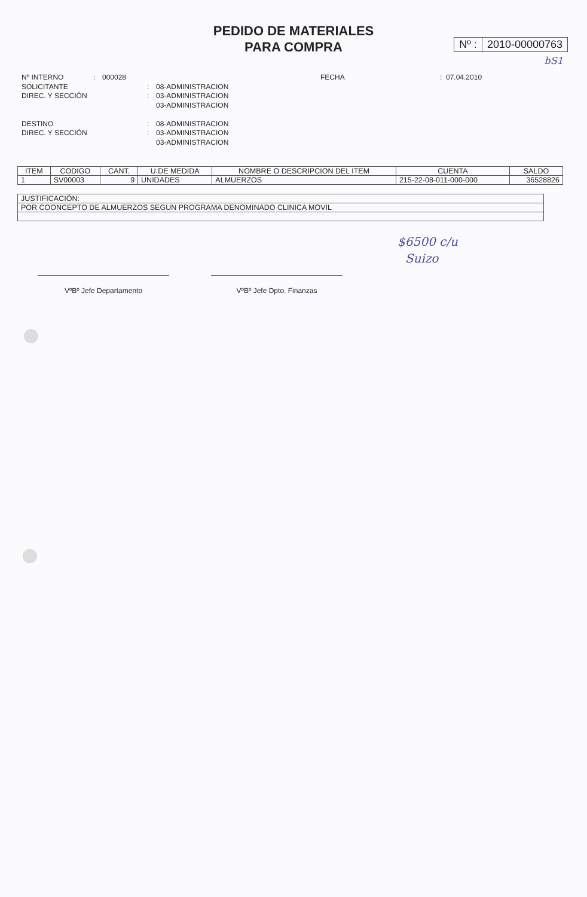PEDIDO DE MATERIALES
PARA COMPRA
Nº : 2010-00000763
bS1
Nº INTERNO: 000028 FECHA: 07.04.2010
SOLICITANTE: 08-ADMINISTRACION
DIREC. Y SECCIÓN: 03-ADMINISTRACION
03-ADMINISTRACION
DESTINO: 08-ADMINISTRACION
DIREC. Y SECCIÓN: 03-ADMINISTRACION
03-ADMINISTRACION
| ITEM | CODIGO | CANT. | U.DE MEDIDA | NOMBRE O DESCRIPCION DEL ITEM | CUENTA | SALDO |
| --- | --- | --- | --- | --- | --- | --- |
| 1 | SV00003 | 9 | UNIDADES | ALMUERZOS | 215-22-08-011-000-000 | 36528826 |
| JUSTIFICACIÓN: |
| POR COONCEPTO DE ALMUERZOS SEGUN PROGRAMA DENOMINADO CLINICA MOVIL |
$6500 c/u
Suizo
VºBº Jefe Departamento VºBº Jefe Dpto. Finanzas